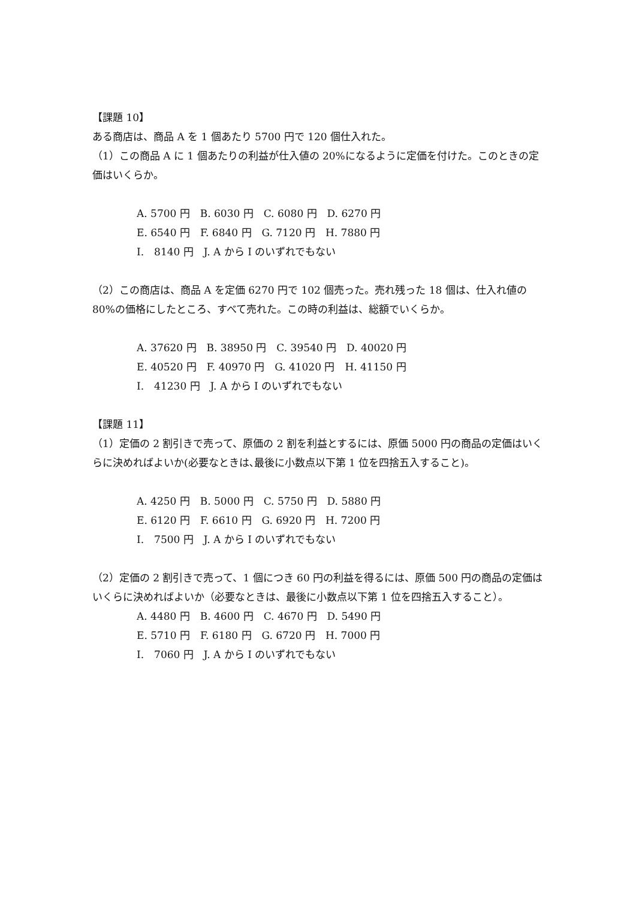【課題 10】
ある商店は、商品 A を 1 個あたり 5700 円で 120 個仕入れた。
（1）この商品 A に 1 個あたりの利益が仕入値の 20%になるように定価を付けた。このときの定価はいくらか。
A. 5700 円　B. 6030 円　C. 6080 円　D. 6270 円
E. 6540 円　F. 6840 円　G. 7120 円　H. 7880 円
I.　8140 円　J. A から I のいずれでもない
（2）この商店は、商品 A を定価 6270 円で 102 個売った。売れ残った 18 個は、仕入れ値の 80%の価格にしたところ、すべて売れた。この時の利益は、総額でいくらか。
A. 37620 円　B. 38950 円　C. 39540 円　D. 40020 円
E. 40520 円　F. 40970 円　G. 41020 円　H. 41150 円
I.　41230 円　J. A から I のいずれでもない
【課題 11】
（1）定価の 2 割引きで売って、原価の 2 割を利益とするには、原価 5000 円の商品の定価はいくらに決めればよいか(必要なときは､最後に小数点以下第 1 位を四捨五入すること)。
A. 4250 円　B. 5000 円　C. 5750 円　D. 5880 円
E. 6120 円　F. 6610 円　G. 6920 円　H. 7200 円
I.　7500 円　J. A から I のいずれでもない
（2）定価の 2 割引きで売って、1 個につき 60 円の利益を得るには、原価 500 円の商品の定価はいくらに決めればよいか（必要なときは、最後に小数点以下第 1 位を四捨五入すること）。
A. 4480 円　B. 4600 円　C. 4670 円　D. 5490 円
E. 5710 円　F. 6180 円　G. 6720 円　H. 7000 円
I.　7060 円　J. A から I のいずれでもない